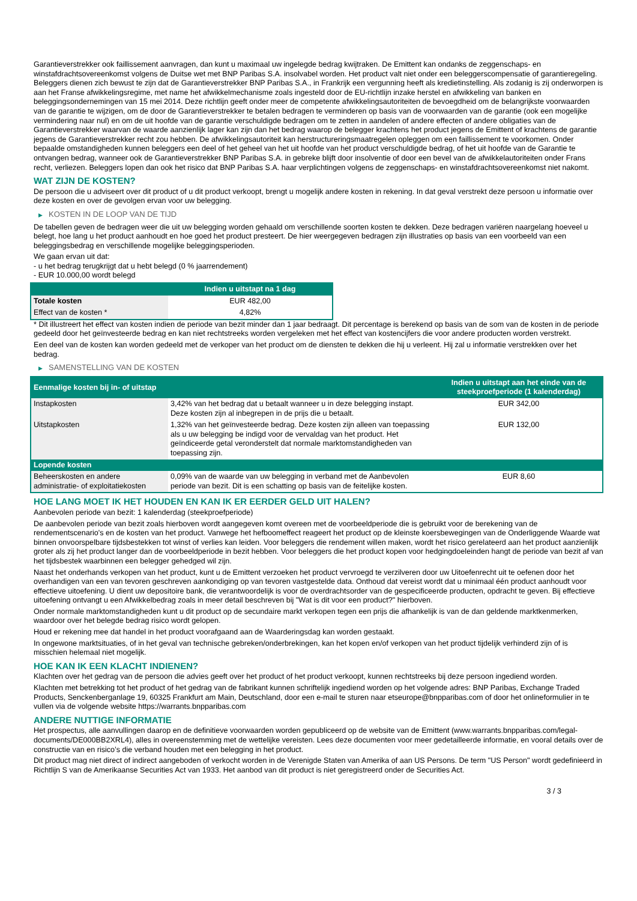Garantieverstrekker ook faillissement aanvragen, dan kunt u maximaal uw ingelegde bedrag kwijtraken. De Emittent kan ondanks de zeggenschaps- en winstafdrachtsovereenkomst volgens de Duitse wet met BNP Paribas S.A. insolvabel worden. Het product valt niet onder een beleggerscompensatie of garantieregeling.
Beleggers dienen zich bewust te zijn dat de Garantieverstrekker BNP Paribas S.A., in Frankrijk een vergunning heeft als kredietinstelling. Als zodanig is zij onderworpen is aan het Franse afwikkelingsregime, met name het afwikkelmechanisme zoals ingesteld door de EU-richtlijn inzake herstel en afwikkeling van banken en beleggingsondernemingen van 15 mei 2014. Deze richtlijn geeft onder meer de competente afwikkelingsautoriteiten de bevoegdheid om de belangrijkste voorwaarden van de garantie te wijzigen, om de door de Garantieverstrekker te betalen bedragen te verminderen op basis van de voorwaarden van de garantie (ook een mogelijke vermindering naar nul) en om de uit hoofde van de garantie verschuldigde bedragen om te zetten in aandelen of andere effecten of andere obligaties van de Garantieverstrekker waarvan de waarde aanzienlijk lager kan zijn dan het bedrag waarop de belegger krachtens het product jegens de Emittent of krachtens de garantie jegens de Garantieverstrekker recht zou hebben. De afwikkelingsautoriteit kan herstructureringsmaatregelen opleggen om een faillissement te voorkomen. Onder bepaalde omstandigheden kunnen beleggers een deel of het geheel van het uit hoofde van het product verschuldigde bedrag, of het uit hoofde van de Garantie te ontvangen bedrag, wanneer ook de Garantieverstrekker BNP Paribas S.A. in gebreke blijft door insolventie of door een bevel van de afwikkelautoriteiten onder Frans recht, verliezen. Beleggers lopen dan ook het risico dat BNP Paribas S.A. haar verplichtingen volgens de zeggenschaps- en winstafdrachtsovereenkomst niet nakomt.
WAT ZIJN DE KOSTEN?
De persoon die u adviseert over dit product of u dit product verkoopt, brengt u mogelijk andere kosten in rekening. In dat geval verstrekt deze persoon u informatie over deze kosten en over de gevolgen ervan voor uw belegging.
▶ KOSTEN IN DE LOOP VAN DE TIJD
De tabellen geven de bedragen weer die uit uw belegging worden gehaald om verschillende soorten kosten te dekken. Deze bedragen variëren naargelang hoeveel u belegt, hoe lang u het product aanhoudt en hoe goed het product presteert. De hier weergegeven bedragen zijn illustraties op basis van een voorbeeld van een beleggingsbedrag en verschillende mogelijke beleggingsperioden.
We gaan ervan uit dat:
- u het bedrag terugkrijgt dat u hebt belegd (0 % jaarrendement)
- EUR 10.000,00 wordt belegd
| | Indien u uitstapt na 1 dag |
| --- | --- |
| Totale kosten | EUR 482,00 |
| Effect van de kosten * | 4,82% |
* Dit illustreert het effect van kosten indien de periode van bezit minder dan 1 jaar bedraagt. Dit percentage is berekend op basis van de som van de kosten in de periode gedeeld door het geïnvesteerde bedrag en kan niet rechtstreeks worden vergeleken met het effect van kostencijfers die voor andere producten worden verstrekt.
Een deel van de kosten kan worden gedeeld met de verkoper van het product om de diensten te dekken die hij u verleent. Hij zal u informatie verstrekken over het bedrag.
▶ SAMENSTELLING VAN DE KOSTEN
| Eenmalige kosten bij in- of uitstap | | Indien u uitstapt aan het einde van de steekproefperiode (1 kalenderdag) |
| --- | --- | --- |
| Instapkosten | 3,42% van het bedrag dat u betaalt wanneer u in deze belegging instapt. Deze kosten zijn al inbegrepen in de prijs die u betaalt. | EUR 342,00 |
| Uitstapkosten | 1,32% van het geïnvesteerde bedrag. Deze kosten zijn alleen van toepassing als u uw belegging be indigd voor de vervaldag van het product. Het geïndiceerde getal veronderstelt dat normale marktomstandigheden van toepassing zijn. | EUR 132,00 |
| Lopende kosten | | |
| Beheerskosten en andere administratie- of exploitatiekosten | 0,09% van de waarde van uw belegging in verband met de Aanbevolen periode van bezit. Dit is een schatting op basis van de feitelijke kosten. | EUR 8,60 |
HOE LANG MOET IK HET HOUDEN EN KAN IK ER EERDER GELD UIT HALEN?
Aanbevolen periode van bezit: 1 kalenderdag (steekproefperiode)
De aanbevolen periode van bezit zoals hierboven wordt aangegeven komt overeen met de voorbeeldperiode die is gebruikt voor de berekening van de rendementscenario's en de kosten van het product. Vanwege het hefboomeffect reageert het product op de kleinste koersbewegingen van de Onderliggende Waarde wat binnen onvoorspelbare tijdsbestekken tot winst of verlies kan leiden. Voor beleggers die rendement willen maken, wordt het risico gerelateerd aan het product aanzienlijk groter als zij het product langer dan de voorbeeldperiode in bezit hebben. Voor beleggers die het product kopen voor hedgingdoeleinden hangt de periode van bezit af van het tijdsbestek waarbinnen een belegger gehedged wil zijn.
Naast het onderhands verkopen van het product, kunt u de Emittent verzoeken het product vervroegd te verzilveren door uw Uitoefenrecht uit te oefenen door het overhandigen van een van tevoren geschreven aankondiging op van tevoren vastgestelde data. Onthoud dat vereist wordt dat u minimaal één product aanhoudt voor effectieve uitoefening. U dient uw depositoire bank, die verantwoordelijk is voor de overdrachtsorder van de gespecificeerde producten, opdracht te geven. Bij effectieve uitoefening ontvangt u een Afwikkelbedrag zoals in meer detail beschreven bij "Wat is dit voor een product?" hierboven.
Onder normale marktomstandigheden kunt u dit product op de secundaire markt verkopen tegen een prijs die afhankelijk is van de dan geldende marktkenmerken, waardoor over het belegde bedrag risico wordt gelopen.
Houd er rekening mee dat handel in het product voorafgaand aan de Waarderingsdag kan worden gestaakt.
In ongewone marktsituaties, of in het geval van technische gebreken/onderbrekingen, kan het kopen en/of verkopen van het product tijdelijk verhinderd zijn of is misschien helemaal niet mogelijk.
HOE KAN IK EEN KLACHT INDIENEN?
Klachten over het gedrag van de persoon die advies geeft over het product of het product verkoopt, kunnen rechtstreeks bij deze persoon ingediend worden.
Klachten met betrekking tot het product of het gedrag van de fabrikant kunnen schriftelijk ingediend worden op het volgende adres: BNP Paribas, Exchange Traded Products, Senckenberganlage 19, 60325 Frankfurt am Main, Deutschland, door een e-mail te sturen naar etseurope@bnpparibas.com of door het onlineformulier in te vullen via de volgende website https://warrants.bnpparibas.com
ANDERE NUTTIGE INFORMATIE
Het prospectus, alle aanvullingen daarop en de definitieve voorwaarden worden gepubliceerd op de website van de Emittent (www.warrants.bnpparibas.com/legal-documents/DE000BB2XRL4), alles in overeenstemming met de wettelijke vereisten. Lees deze documenten voor meer gedetailleerde informatie, en vooral details over de constructie van en risico’s die verband houden met een belegging in het product.
Dit product mag niet direct of indirect aangeboden of verkocht worden in de Verenigde Staten van Amerika of aan US Persons. De term "US Person" wordt gedefinieerd in Richtlijn S van de Amerikaanse Securities Act van 1933. Het aanbod van dit product is niet geregistreerd onder de Securities Act.
3 / 3